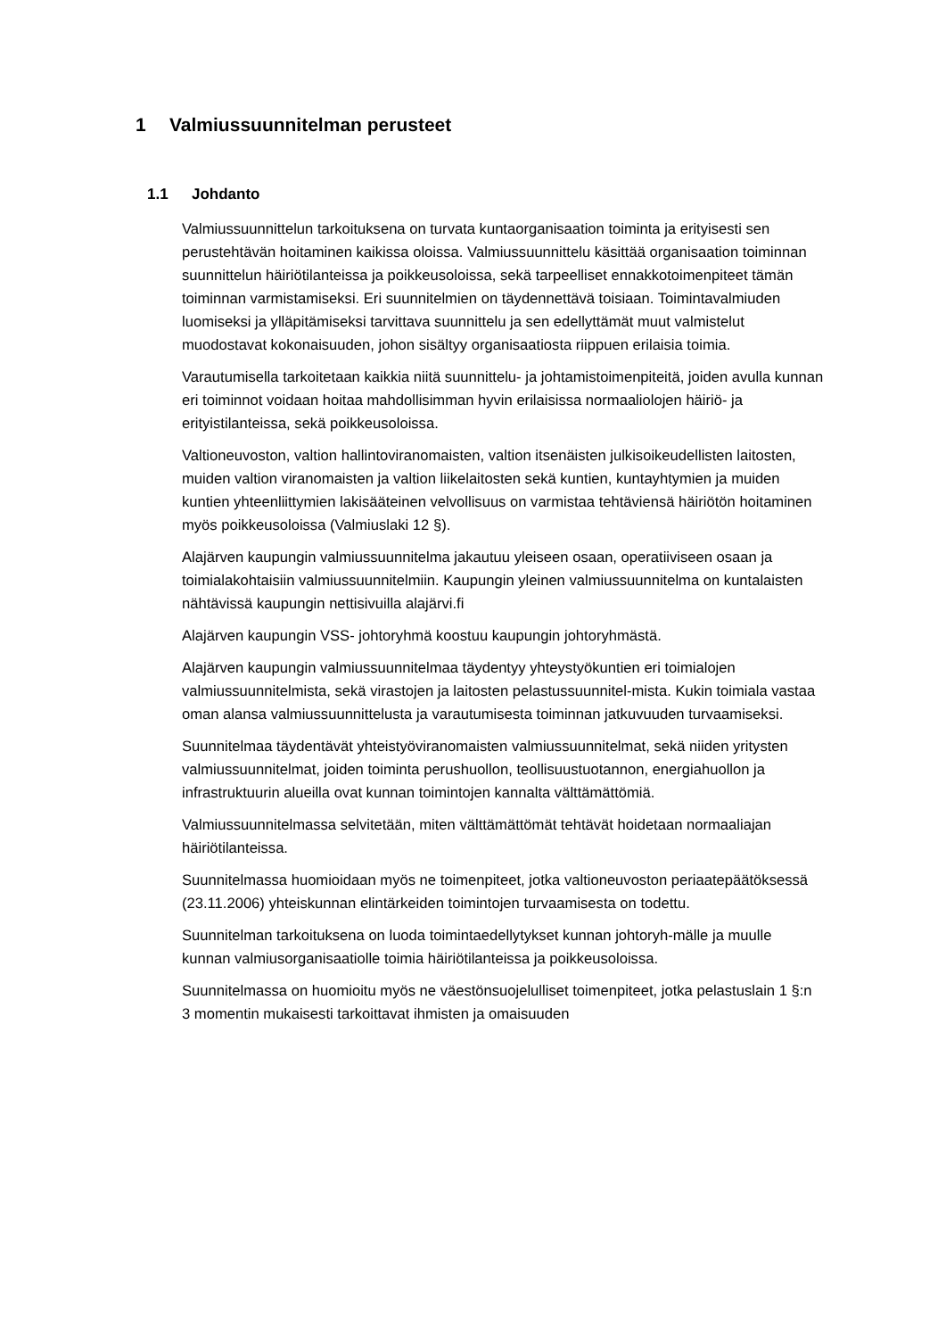1 Valmiussuunnitelman perusteet
1.1 Johdanto
Valmiussuunnittelun tarkoituksena on turvata kuntaorganisaation toiminta ja erityisesti sen perustehtävän hoitaminen kaikissa oloissa. Valmiussuunnittelu käsittää organisaation toiminnan suunnittelun häiriötilanteissa ja poikkeusoloissa, sekä tarpeelliset ennakkotoimenpiteet tämän toiminnan varmistamiseksi. Eri suunnitelmien on täydennettävä toisiaan. Toimintavalmiuden luomiseksi ja ylläpitämiseksi tarvittava suunnittelu ja sen edellyttämät muut valmistelut muodostavat kokonaisuuden, johon sisältyy organisaatiosta riippuen erilaisia toimia.
Varautumisella tarkoitetaan kaikkia niitä suunnittelu- ja johtamistoimenpiteitä, joiden avulla kunnan eri toiminnot voidaan hoitaa mahdollisimman hyvin erilaisissa normaaliolojen häiriö- ja erityistilanteissa, sekä poikkeusoloissa.
Valtioneuvoston, valtion hallintoviranomaisten, valtion itsenäisten julkisoikeudellisten laitosten, muiden valtion viranomaisten ja valtion liikelaitosten sekä kuntien, kuntayhtymien ja muiden kuntien yhteenliittymien lakisääteinen velvollisuus on varmistaa tehtäviensä häiriötön hoitaminen myös poikkeusoloissa (Valmiuslaki 12 §).
Alajärven kaupungin valmiussuunnitelma jakautuu yleiseen osaan, operatiiviseen osaan ja toimialakohtaisiin valmiussuunnitelmiin. Kaupungin yleinen valmiussuunnitelma on kuntalaisten nähtävissä kaupungin nettisivuilla alajärvi.fi
Alajärven kaupungin VSS- johtoryhmä koostuu kaupungin johtoryhmästä.
Alajärven kaupungin valmiussuunnitelmaa täydentyy yhteystyökuntien eri toimialojen valmiussuunnitelmista, sekä virastojen ja laitosten pelastussuunnitel-mista. Kukin toimiala vastaa oman alansa valmiussuunnittelusta ja varautumisesta toiminnan jatkuvuuden turvaamiseksi.
Suunnitelmaa täydentävät yhteistyöviranomaisten valmiussuunnitelmat, sekä niiden yritysten valmiussuunnitelmat, joiden toiminta perushuollon, teollisuustuotannon, energiahuollon ja infrastruktuurin alueilla ovat kunnan toimintojen kannalta välttämättömiä.
Valmiussuunnitelmassa selvitetään, miten välttämättömät tehtävät hoidetaan normaaliajan häiriötilanteissa.
Suunnitelmassa huomioidaan myös ne toimenpiteet, jotka valtioneuvoston periaatepäätöksessä (23.11.2006) yhteiskunnan elintärkeiden toimintojen turvaamisesta on todettu.
Suunnitelman tarkoituksena on luoda toimintaedellytykset kunnan johtoryh-mälle ja muulle kunnan valmiusorganisaatiolle toimia häiriötilanteissa ja poikkeusoloissa.
Suunnitelmassa on huomioitu myös ne väestönsuojelulliset toimenpiteet, jotka pelastuslain 1 §:n 3 momentin mukaisesti tarkoittavat ihmisten ja omaisuuden